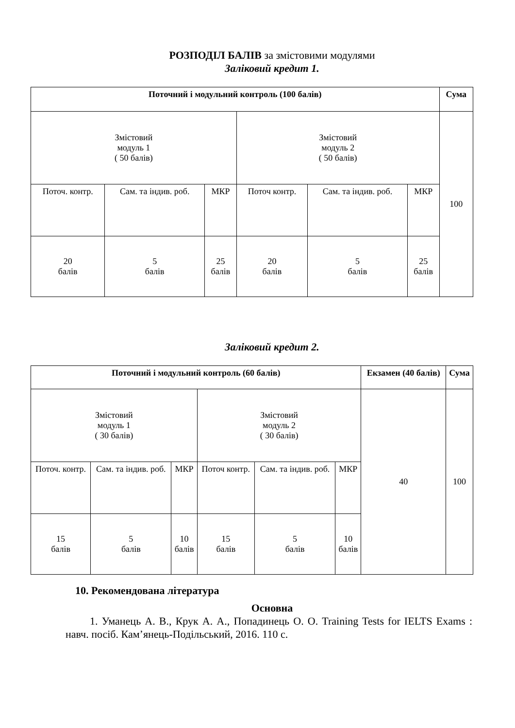РОЗПОДІЛ БАЛІВ за змістовими модулями
Заліковий кредит 1.
| Поточний і модульний контроль (100 балів) | | | | | | Сума |
| --- | --- | --- | --- | --- | --- | --- |
| Змістовий модуль 1 ( 50 балів) | | | Змістовий модуль 2 ( 50 балів) | | | 100 |
| Поточ. контр. | Сам. та індив. роб. | МКР | Поточ контр. | Сам. та індив. роб. | МКР | |
| 20 балів | 5 балів | 25 балів | 20 балів | 5 балів | 25 балів | |
Заліковий кредит 2.
| Поточний і модульний контроль (60 балів) | | | | | | Екзамен (40 балів) | Сума |
| --- | --- | --- | --- | --- | --- | --- | --- |
| Змістовий модуль 1 ( 30 балів) | | | Змістовий модуль 2 ( 30 балів) | | | 40 | 100 |
| Поточ. контр. | Сам. та індив. роб. | МКР | Поточ контр. | Сам. та індив. роб. | МКР | | |
| 15 балів | 5 балів | 10 балів | 15 балів | 5 балів | 10 балів | | |
10. Рекомендована література
Основна
1. Уманець А. В., Крук А. А., Попадинець О. О. Training Tests for IELTS Exams : навч. посіб. Кам’янець-Подільський, 2016. 110 с.